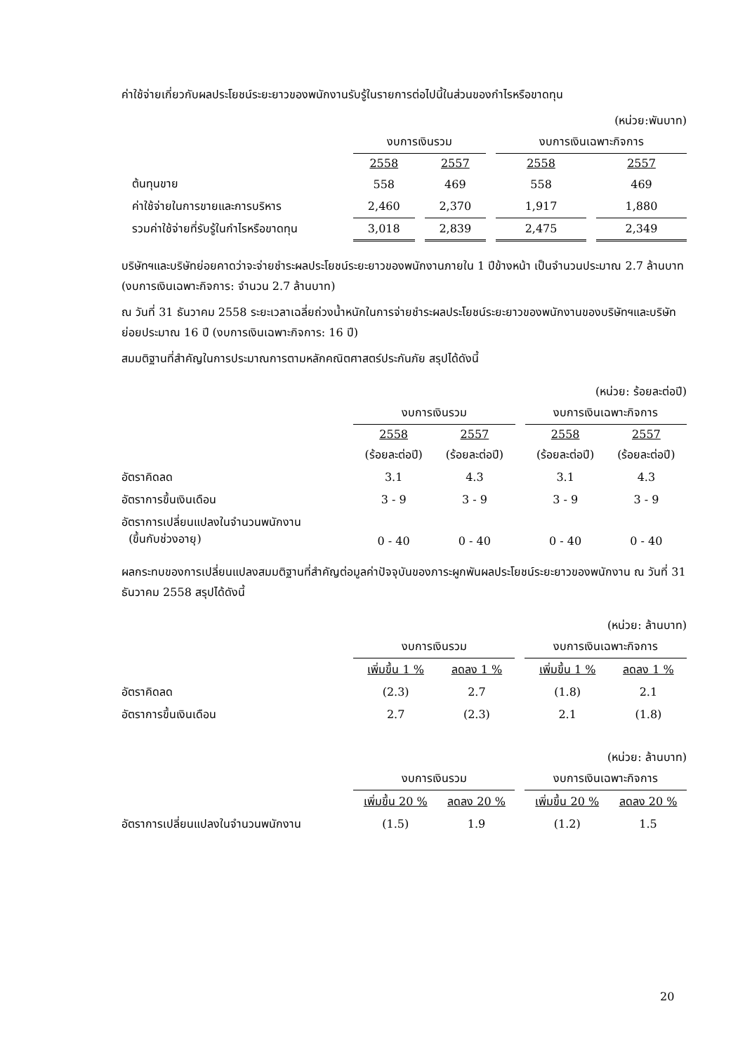ค่าใช้จ่ายเกี่ยวกับผลประโยชน์ระยะยาวของพนักงานรับรู้ในรายการต่อไปนี้ในส่วนของกำไรหรือขาดทุน
(หน่วย:พันบาท)
| | งบการเงินรวม | | | | งบการเงินเฉพาะกิจการ | | |
| | 2558 | | 2557 | | 2558 | | 2557 |
| ต้นทุนขาย | 558 | | 469 | | 558 | | 469 |
| ค่าใช้จ่ายในการขายและการบริหาร | 2,460 | | 2,370 | | 1,917 | | 1,880 |
| รวมค่าใช้จ่ายที่รับรู้ในกำไรหรือขาดทุน | 3,018 | | 2,839 | | 2,475 | | 2,349 |
บริษัทฯและบริษัทย่อยคาดว่าจะจ่ายชำระผลประโยชน์ระยะยาวของพนักงานภายใน 1 ปีข้างหน้า เป็นจำนวนประมาณ 2.7 ล้านบาท (งบการเงินเฉพาะกิจการ: จำนวน 2.7 ล้านบาท)
ณ วันที่ 31 ธันวาคม 2558 ระยะเวลาเฉลี่ยถ่วงน้ำหนักในการจ่ายชำระผลประโยชน์ระยะยาวของพนักงานของบริษัทฯและบริษัทย่อยประมาณ 16 ปี (งบการเงินเฉพาะกิจการ: 16 ปี)
สมมติฐานที่สำคัญในการประมาณการตามหลักคณิตศาสตร์ประกันภัย สรุปได้ดังนี้
(หน่วย: ร้อยละต่อปี)
| | งบการเงินรวม | | | | งบการเงินเฉพาะกิจการ | | |
| | 2558 | | 2557 | | 2558 | | 2557 |
| | (ร้อยละต่อปี) | | (ร้อยละต่อปี) | | (ร้อยละต่อปี) | | (ร้อยละต่อปี) |
| อัตราคิดลด | 3.1 | | 4.3 | | 3.1 | | 4.3 |
| อัตราการขึ้นเงินเดือน | 3 - 9 | | 3 - 9 | | 3 - 9 | | 3 - 9 |
| อัตราการเปลี่ยนแปลงในจำนวนพนักงาน (ขึ้นกับช่วงอายุ) | 0 - 40 | | 0 - 40 | | 0 - 40 | | 0 - 40 |
ผลกระทบของการเปลี่ยนแปลงสมมติฐานที่สำคัญต่อมูลค่าปัจจุบันของภาระผูกพันผลประโยชน์ระยะยาวของพนักงาน ณ วันที่ 31 ธันวาคม 2558 สรุปได้ดังนี้
(หน่วย: ล้านบาท)
| | งบการเงินรวม | | | | งบการเงินเฉพาะกิจการ | | |
| | เพิ่มขึ้น 1 % | | ลดลง 1 % | | เพิ่มขึ้น 1 % | | ลดลง 1 % |
| อัตราคิดลด | (2.3) | | 2.7 | | (1.8) | | 2.1 |
| อัตราการขึ้นเงินเดือน | 2.7 | | (2.3) | | 2.1 | | (1.8) |
(หน่วย: ล้านบาท)
| | งบการเงินรวม | | | | งบการเงินเฉพาะกิจการ | | |
| | เพิ่มขึ้น 20 % | | ลดลง 20 % | | เพิ่มขึ้น 20 % | | ลดลง 20 % |
| อัตราการเปลี่ยนแปลงในจำนวนพนักงาน | (1.5) | | 1.9 | | (1.2) | | 1.5 |
20